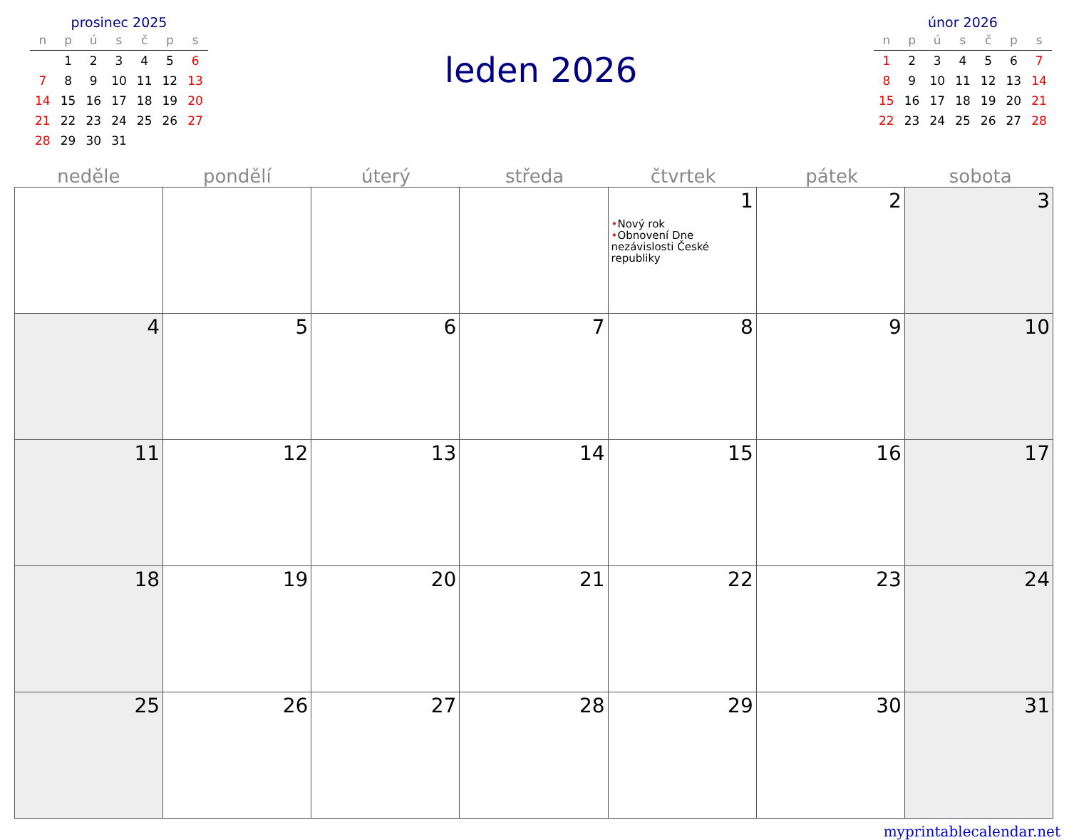prosinec 2025
| n | p | ú | s | č | p | s |
| --- | --- | --- | --- | --- | --- | --- |
| | 1 | 2 | 3 | 4 | 5 | 6 |
| 7 | 8 | 9 | 10 | 11 | 12 | 13 |
| 14 | 15 | 16 | 17 | 18 | 19 | 20 |
| 21 | 22 | 23 | 24 | 25 | 26 | 27 |
| 28 | 29 | 30 | 31 | | | |
leden 2026
únor 2026
| n | p | ú | s | č | p | s |
| --- | --- | --- | --- | --- | --- | --- |
| 1 | 2 | 3 | 4 | 5 | 6 | 7 |
| 8 | 9 | 10 | 11 | 12 | 13 | 14 |
| 15 | 16 | 17 | 18 | 19 | 20 | 21 |
| 22 | 23 | 24 | 25 | 26 | 27 | 28 |
neděle pondělí úterý středa čtvrtek pátek sobota
| | | | | 1 • Nový rok • Obnovení Dne nezávislosti České republiky | 2 | 3 |
| 4 | 5 | 6 | 7 | 8 | 9 | 10 |
| 11 | 12 | 13 | 14 | 15 | 16 | 17 |
| 18 | 19 | 20 | 21 | 22 | 23 | 24 |
| 25 | 26 | 27 | 28 | 29 | 30 | 31 |
myprintablecalendar.net